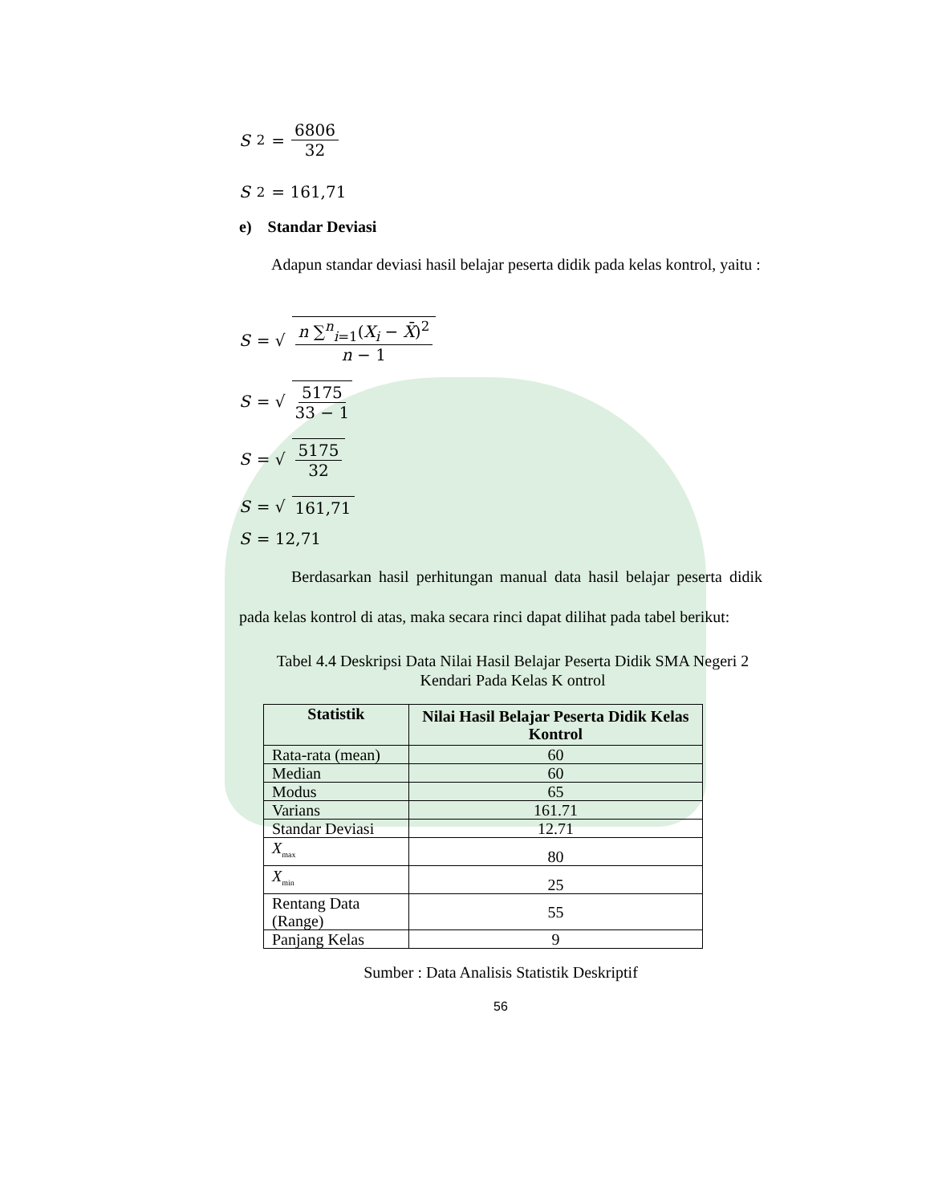S<sup>2</sup> = 6806 32
S<sup>2</sup> = 161,71
e) Standar Deviasi
Adapun standar deviasi hasil belajar peserta didik pada kelas kontrol, yaitu :
S = √ n ∑<sup>n</sup><sub>i=1</sub>(X<sub>i</sub> − X̄)<sup>2</sup> n − 1
S = √ 5175 33 − 1
S = √ 5175 32
S = √ 161,71
S = 12,71
Berdasarkan hasil perhitungan manual data hasil belajar peserta didik pada kelas kontrol di atas, maka secara rinci dapat dilihat pada tabel berikut:
Tabel 4.4 Deskripsi Data Nilai Hasil Belajar Peserta Didik SMA Negeri 2 Kendari Pada Kelas K ontrol
| Statistik | Nilai Hasil Belajar Peserta Didik Kelas Kontrol |
| --- | --- |
| Rata-rata (mean) | 60 |
| Median | 60 |
| Modus | 65 |
| Varians | 161.71 |
| Standar Deviasi | 12.71 |
| X<sub>max</sub> | 80 |
| X<sub>min</sub> | 25 |
| Rentang Data (Range) | 55 |
| Panjang Kelas | 9 |
Sumber : Data Analisis Statistik Deskriptif
56